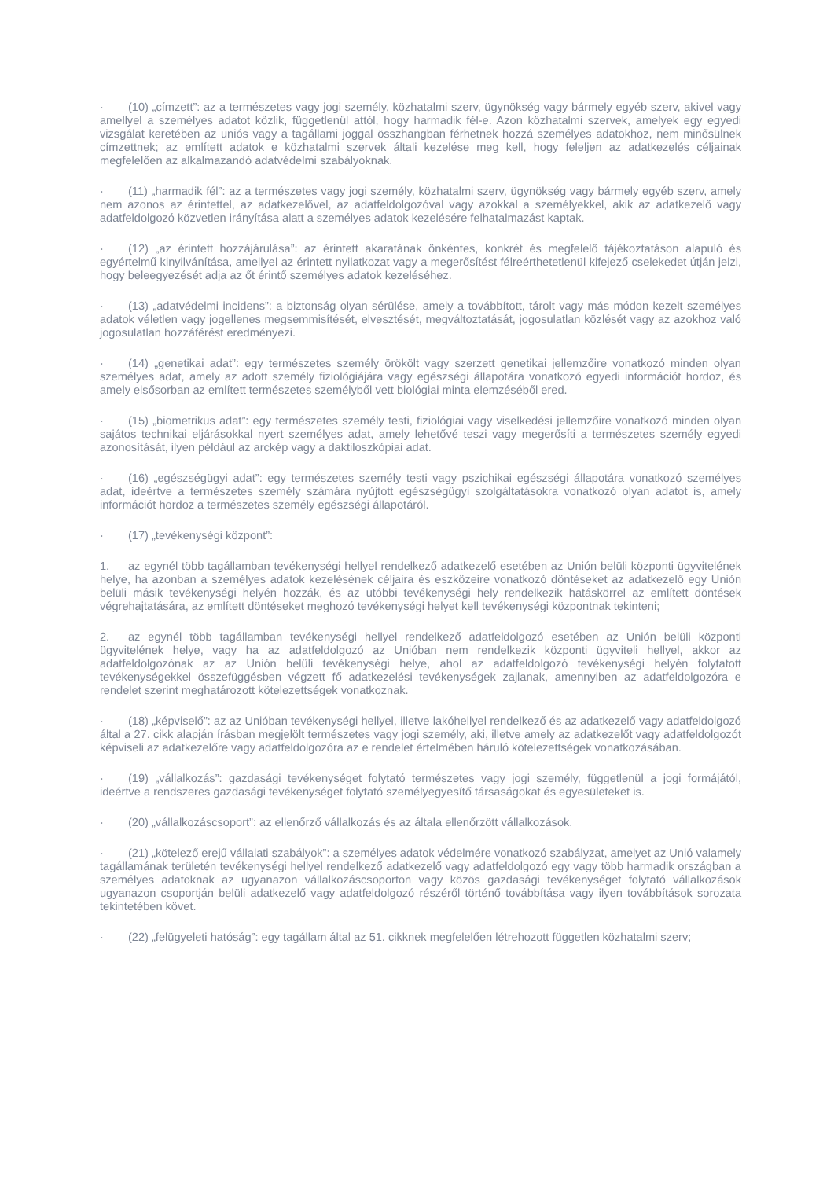· (10) „címzett”: az a természetes vagy jogi személy, közhatalmi szerv, ügynökség vagy bármely egyéb szerv, akivel vagy amellyel a személyes adatot közlik, függetlenül attól, hogy harmadik fél-e. Azon közhatalmi szervek, amelyek egy egyedi vizsgálat keretében az uniós vagy a tagállami joggal összhangban férhetnek hozzá személyes adatokhoz, nem minősülnek címzettnek; az említett adatok e közhatalmi szervek általi kezelése meg kell, hogy feleljen az adatkezelés céljainak megfelelően az alkalmazandó adatvédelmi szabályoknak.
· (11) „harmadik fél”: az a természetes vagy jogi személy, közhatalmi szerv, ügynökség vagy bármely egyéb szerv, amely nem azonos az érintettel, az adatkezelővel, az adatfeldolgozóval vagy azokkal a személyekkel, akik az adatkezelő vagy adatfeldolgozó közvetlen irányítása alatt a személyes adatok kezelésére felhatalmazást kaptak.
· (12) „az érintett hozzájárulása”: az érintett akaratának önkéntes, konkrét és megfelelő tájékoztatáson alapuló és egyértelmű kinyilvánítása, amellyel az érintett nyilatkozat vagy a megerősítést félreérthetetlenül kifejező cselekedet útján jelzi, hogy beleegyezését adja az őt érintő személyes adatok kezeléséhez.
· (13) „adatvédelmi incidens”: a biztonság olyan sérülése, amely a továbbított, tárolt vagy más módon kezelt személyes adatok véletlen vagy jogellenes megsemmisítését, elvesztését, megváltoztatását, jogosulatlan közlését vagy az azokhoz való jogosulatlan hozzáférést eredményezi.
· (14) „genetikai adat”: egy természetes személy örökölt vagy szerzett genetikai jellemzőire vonatkozó minden olyan személyes adat, amely az adott személy fiziológiájára vagy egészségi állapotára vonatkozó egyedi információt hordoz, és amely elsősorban az említett természetes személyből vett biológiai minta elemzéséből ered.
· (15) „biometrikus adat”: egy természetes személy testi, fiziológiai vagy viselkedési jellemzőire vonatkozó minden olyan sajátos technikai eljárásokkal nyert személyes adat, amely lehetővé teszi vagy megerősíti a természetes személy egyedi azonosítását, ilyen például az arckép vagy a daktiloszkópiai adat.
· (16) „egészségügyi adat”: egy természetes személy testi vagy pszichikai egészségi állapotára vonatkozó személyes adat, ideértve a természetes személy számára nyújtott egészségügyi szolgáltatásokra vonatkozó olyan adatot is, amely információt hordoz a természetes személy egészségi állapotáról.
· (17) „tevékenységi központ”:
1. az egynél több tagállamban tevékenységi hellyel rendelkező adatkezelő esetében az Unión belüli központi ügyvitelének helye, ha azonban a személyes adatok kezelésének céljaira és eszközeire vonatkozó döntéseket az adatkezelő egy Unión belüli másik tevékenységi helyén hozzák, és az utóbbi tevékenységi hely rendelkezik hatáskörrel az említett döntések végrehajtatására, az említett döntéseket meghozó tevékenységi helyet kell tevékenységi központnak tekinteni;
2. az egynél több tagállamban tevékenységi hellyel rendelkező adatfeldolgozó esetében az Unión belüli központi ügyvitelének helye, vagy ha az adatfeldolgozó az Unióban nem rendelkezik központi ügyviteli hellyel, akkor az adatfeldolgozónak az az Unión belüli tevékenységi helye, ahol az adatfeldolgozó tevékenységi helyén folytatott tevékenységekkel összefüggésben végzett fő adatkezelési tevékenységek zajlanak, amennyiben az adatfeldolgozóra e rendelet szerint meghatározott kötelezettségek vonatkoznak.
· (18) „képviselő”: az az Unióban tevékenységi hellyel, illetve lakóhellyel rendelkező és az adatkezelő vagy adatfeldolgozó által a 27. cikk alapján írásban megjelölt természetes vagy jogi személy, aki, illetve amely az adatkezelőt vagy adatfeldolgozót képviseli az adatkezelőre vagy adatfeldolgozóra az e rendelet értelmében háruló kötelezettségek vonatkozásában.
· (19) „vállalkozás”: gazdasági tevékenységet folytató természetes vagy jogi személy, függetlenül a jogi formájától, ideértve a rendszeres gazdasági tevékenységet folytató személyegyesítő társaságokat és egyesületeket is.
· (20) „vállalkozáscsoport”: az ellenőrző vállalkozás és az általa ellenőrzött vállalkozások.
· (21) „kötelező erejű vállalati szabályok”: a személyes adatok védelmére vonatkozó szabályzat, amelyet az Unió valamely tagállamának területén tevékenységi hellyel rendelkező adatkezelő vagy adatfeldolgozó egy vagy több harmadik országban a személyes adatoknak az ugyanazon vállalkozáscsoporton vagy közös gazdasági tevékenységet folytató vállalkozások ugyanazon csoportján belüli adatkezelő vagy adatfeldolgozó részéről történő továbbítása vagy ilyen továbbítások sorozata tekintetében követ.
· (22) „felügyeleti hatóság”: egy tagállam által az 51. cikknek megfelelően létrehozott független közhatalmi szerv;